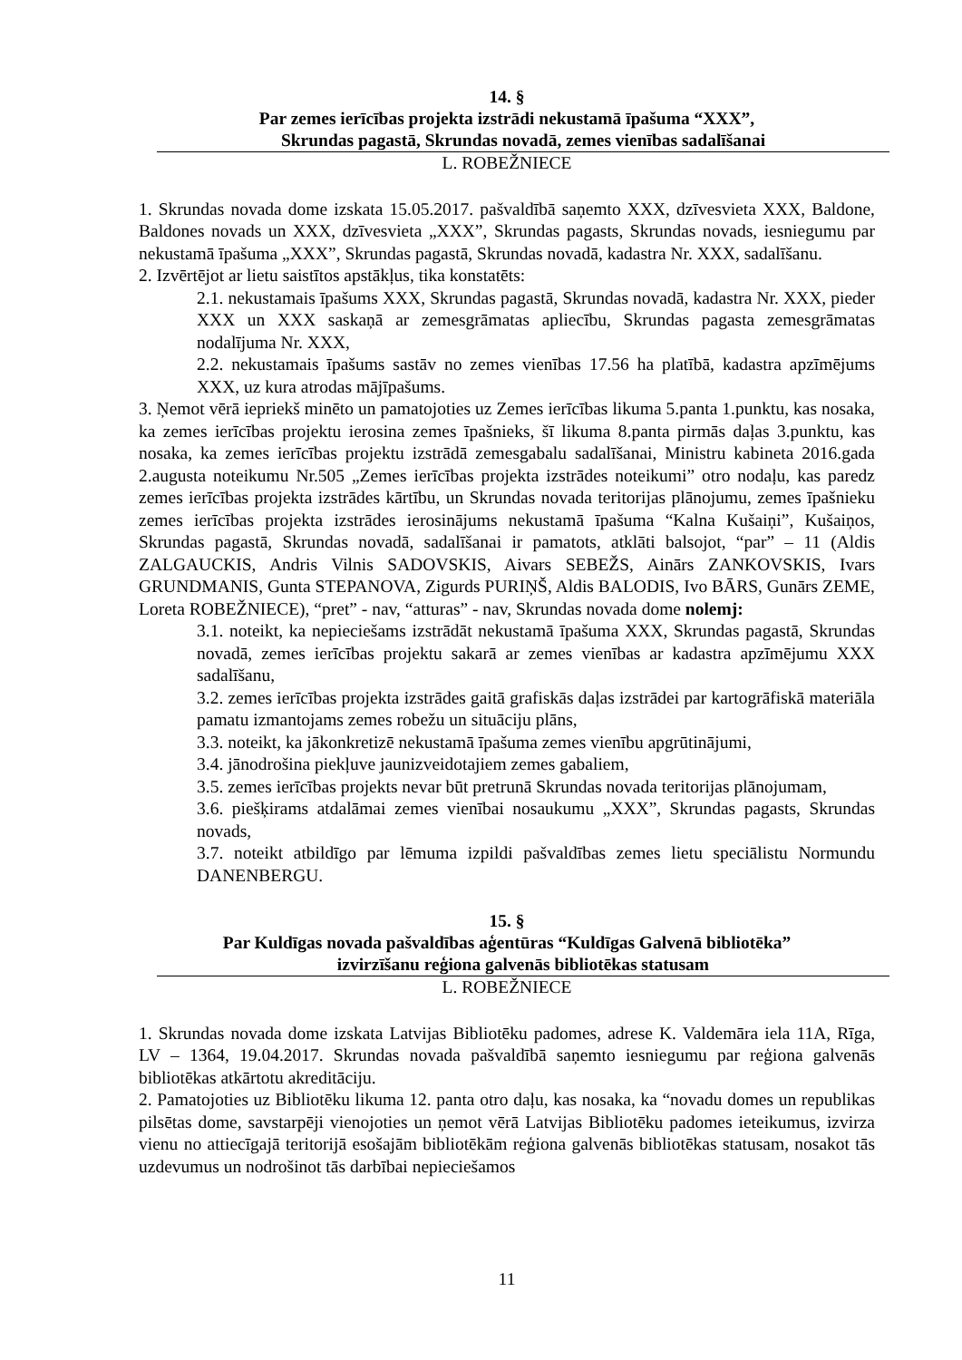14. §
Par zemes ierīcības projekta izstrādi nekustamā īpašuma “XXX”,
Skrundas pagastā, Skrundas novadā, zemes vienības sadalīšanai
L. ROBEŽNIECE
1. Skrundas novada dome izskata 15.05.2017. pašvaldībā saņemto XXX, dzīvesvieta XXX, Baldone, Baldones novads un XXX, dzīvesvieta „XXX”, Skrundas pagasts, Skrundas novads, iesniegumu par nekustamā īpašuma „XXX”, Skrundas pagastā, Skrundas novadā, kadastra Nr. XXX, sadalīšanu.
2. Izvērtējot ar lietu saistītos apstākļus, tika konstatēts:
2.1. nekustamais īpašums XXX, Skrundas pagastā, Skrundas novadā, kadastra Nr. XXX, pieder XXX un XXX saskaņā ar zemesgrāmatas apliecību, Skrundas pagasta zemesgrāmatas nodalījuma Nr. XXX,
2.2. nekustamais īpašums sastāv no zemes vienības 17.56 ha platībā, kadastra apzīmējums XXX, uz kura atrodas mājīpašums.
3. Ņemot vērā iepriekš minēto un pamatojoties uz Zemes ierīcības likuma 5.panta 1.punktu, kas nosaka, ka zemes ierīcības projektu ierosina zemes īpašnieks, šī likuma 8.panta pirmās daļas 3.punktu, kas nosaka, ka zemes ierīcības projektu izstrādā zemesgabalu sadalīšanai, Ministru kabineta 2016.gada 2.augusta noteikumu Nr.505 „Zemes ierīcības projekta izstrādes noteikumi” otro nodaļu, kas paredz zemes ierīcības projekta izstrādes kārtību, un Skrundas novada teritorijas plānojumu, zemes īpašnieku zemes ierīcības projekta izstrādes ierosinājums nekustamā īpašuma “Kalna Kušaiņi”, Kušaiņos, Skrundas pagastā, Skrundas novadā, sadalīšanai ir pamatots, atklāti balsojot, “par” – 11 (Aldis ZALGAUCKIS, Andris Vilnis SADOVSKIS, Aivars SEBEŽS, Ainārs ZANKOVSKIS, Ivars GRUNDMANIS, Gunta STEPANOVA, Zigurds PURIŅŠ, Aldis BALODIS, Ivo BĀRS, Gunārs ZEME, Loreta ROBEŽNIECE), “pret” - nav, “atturas” - nav, Skrundas novada dome nolemj:
3.1. noteikt, ka nepieciešams izstrādāt nekustamā īpašuma XXX, Skrundas pagastā, Skrundas novadā, zemes ierīcības projektu sakarā ar zemes vienības ar kadastra apzīmējumu XXX sadalīšanu,
3.2. zemes ierīcības projekta izstrādes gaitā grafiskās daļas izstrādei par kartogrāfiskā materiāla pamatu izmantojams zemes robežu un situāciju plāns,
3.3. noteikt, ka jākonkretizē nekustamā īpašuma zemes vienību apgrūtinājumi,
3.4. jānodrošina piekļuve jaunizveidotajiem zemes gabaliem,
3.5. zemes ierīcības projekts nevar būt pretrunā Skrundas novada teritorijas plānojumam,
3.6. piešķirams atdalāmai zemes vienībai nosaukumu „XXX”, Skrundas pagasts, Skrundas novads,
3.7. noteikt atbildīgo par lēmuma izpildi pašvaldības zemes lietu speciālistu Normundu DANENBERGU.
15. §
Par Kuldīgas novada pašvaldības aģentūras “Kuldīgas Galvenā bibliotēka”
izvirzīšanu reģiona galvenās bibliotēkas statusam
L. ROBEŽNIECE
1. Skrundas novada dome izskata Latvijas Bibliotēku padomes, adrese K. Valdemāra iela 11A, Rīga, LV – 1364, 19.04.2017. Skrundas novada pašvaldībā saņemto iesniegumu par reģiona galvenās bibliotēkas atkārtotu akreditāciju.
2. Pamatojoties uz Bibliotēku likuma 12. panta otro daļu, kas nosaka, ka “novadu domes un republikas pilsētas dome, savstarpēji vienojoties un ņemot vērā Latvijas Bibliotēku padomes ieteikumus, izvirza vienu no attiecīgajā teritorijā esošajām bibliotēkām reģiona galvenās bibliotēkas statusam, nosakot tās uzdevumus un nodrošinot tās darbībai nepieciešamos
11